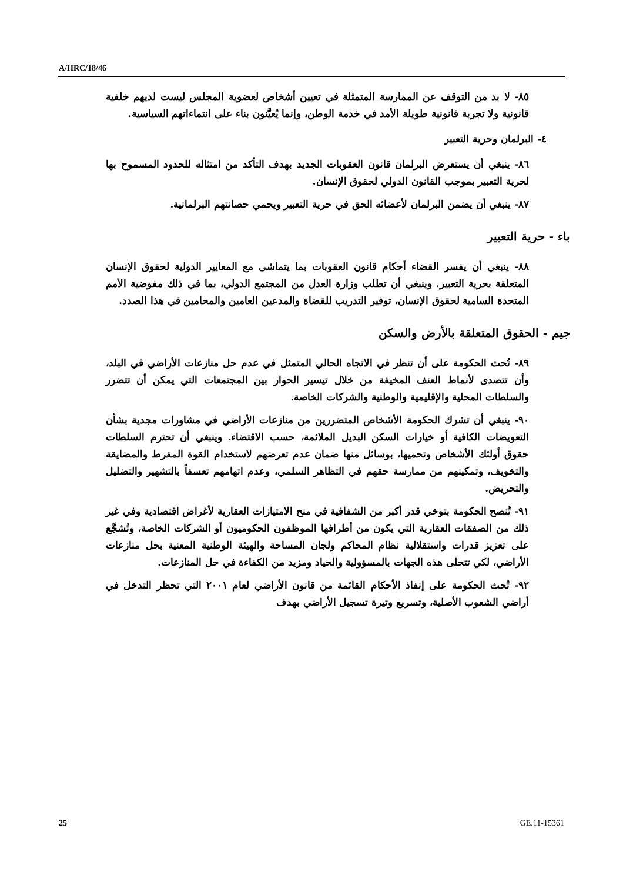A/HRC/18/46
٨٥- لا بد من التوقف عن الممارسة المتمثلة في تعيين أشخاص لعضوية المجلس ليست لديهم خلفية قانونية ولا تجربة قانونية طويلة الأمد في خدمة الوطن، وإنما يُعيَّنون بناء على انتماءاتهم السياسية.
٤- البرلمان وحرية التعبير
٨٦- ينبغي أن يستعرض البرلمان قانون العقوبات الجديد بهدف التأكد من امتثاله للحدود المسموح بها لحرية التعبير بموجب القانون الدولي لحقوق الإنسان.
٨٧- ينبغي أن يضمن البرلمان لأعضائه الحق في حرية التعبير ويحمي حصانتهم البرلمانية.
باء - حرية التعبير
٨٨- ينبغي أن يفسر القضاء أحكام قانون العقوبات بما يتماشى مع المعايير الدولية لحقوق الإنسان المتعلقة بحرية التعبير. وينبغي أن تطلب وزارة العدل من المجتمع الدولي، بما في ذلك مفوضية الأمم المتحدة السامية لحقوق الإنسان، توفير التدريب للقضاة والمدعين العامين والمحامين في هذا الصدد.
جيم - الحقوق المتعلقة بالأرض والسكن
٨٩- تُحث الحكومة على أن تنظر في الاتجاه الحالي المتمثل في عدم حل منازعات الأراضي في البلد، وأن تتصدى لأنماط العنف المخيفة من خلال تيسير الحوار بين المجتمعات التي يمكن أن تتضرر والسلطات المحلية والإقليمية والوطنية والشركات الخاصة.
٩٠- ينبغي أن تشرك الحكومة الأشخاص المتضررين من منازعات الأراضي في مشاورات مجدية بشأن التعويضات الكافية أو خيارات السكن البديل الملائمة، حسب الاقتضاء. وينبغي أن تحترم السلطات حقوق أولئك الأشخاص وتحميها، بوسائل منها ضمان عدم تعرضهم لاستخدام القوة المفرط والمضايقة والتخويف، وتمكينهم من ممارسة حقهم في التظاهر السلمي، وعدم اتهامهم تعسفاً بالتشهير والتضليل والتحريض.
٩١- تُنصح الحكومة بتوخي قدر أكبر من الشفافية في منح الامتيازات العقارية لأغراض اقتصادية وفي غير ذلك من الصفقات العقارية التي يكون من أطرافها الموظفون الحكوميون أو الشركات الخاصة، وتُشجَّع على تعزيز قدرات واستقلالية نظام المحاكم ولجان المساحة والهيئة الوطنية المعنية بحل منازعات الأراضي، لكي تتحلى هذه الجهات بالمسؤولية والحياد ومزيد من الكفاءة في حل المنازعات.
٩٢- تُحث الحكومة على إنفاذ الأحكام القائمة من قانون الأراضي لعام ٢٠٠١ التي تحظر التدخل في أراضي الشعوب الأصلية، وتسريع وتيرة تسجيل الأراضي بهدف
25 GE.11-15361